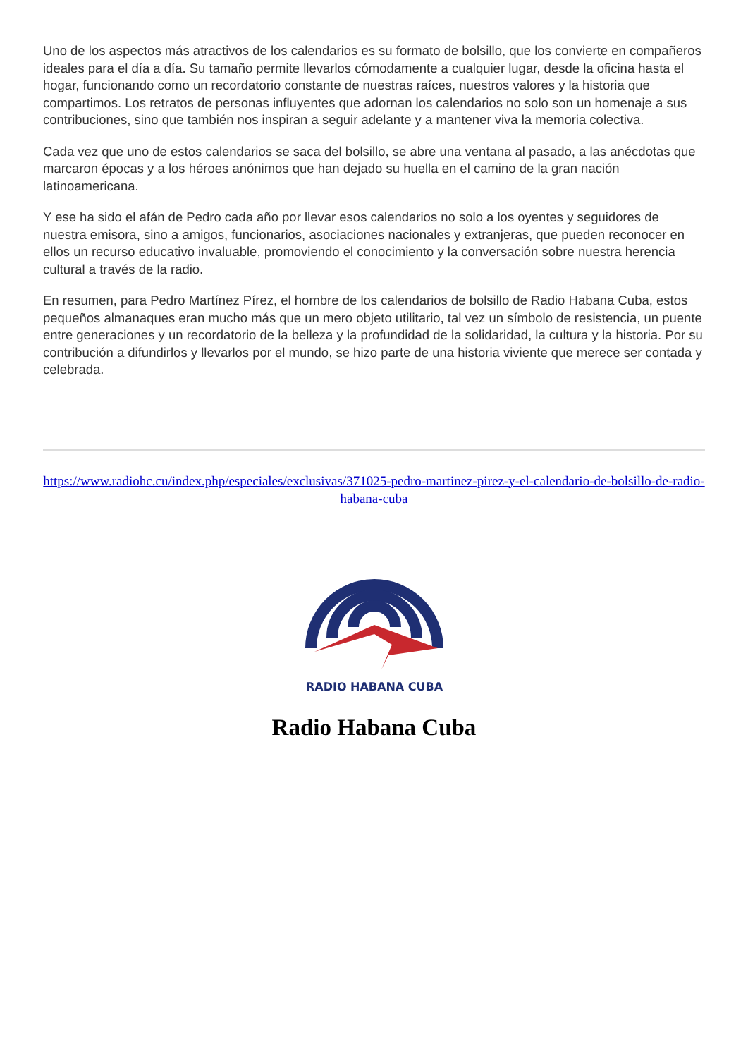Uno de los aspectos más atractivos de los calendarios es su formato de bolsillo, que los convierte en compañeros ideales para el día a día. Su tamaño permite llevarlos cómodamente a cualquier lugar, desde la oficina hasta el hogar, funcionando como un recordatorio constante de nuestras raíces, nuestros valores y la historia que compartimos. Los retratos de personas influyentes que adornan los calendarios no solo son un homenaje a sus contribuciones, sino que también nos inspiran a seguir adelante y a mantener viva la memoria colectiva.
Cada vez que uno de estos calendarios se saca del bolsillo, se abre una ventana al pasado, a las anécdotas que marcaron épocas y a los héroes anónimos que han dejado su huella en el camino de la gran nación latinoamericana.
Y ese ha sido el afán de Pedro cada año por llevar esos calendarios no solo a los oyentes y seguidores de nuestra emisora, sino a amigos, funcionarios, asociaciones nacionales y extranjeras, que pueden reconocer en ellos un recurso educativo invaluable, promoviendo el conocimiento y la conversación sobre nuestra herencia cultural a través de la radio.
En resumen, para Pedro Martínez Pírez, el hombre de los calendarios de bolsillo de Radio Habana Cuba, estos pequeños almanaques eran mucho más que un mero objeto utilitario, tal vez un símbolo de resistencia, un puente entre generaciones y un recordatorio de la belleza y la profundidad de la solidaridad, la cultura y la historia. Por su contribución a difundirlos y llevarlos por el mundo, se hizo parte de una historia viviente que merece ser contada y celebrada.
https://www.radiohc.cu/index.php/especiales/exclusivas/371025-pedro-martinez-pirez-y-el-calendario-de-bolsillo-de-radio-habana-cuba
RADIO HABANA CUBA
Radio Habana Cuba